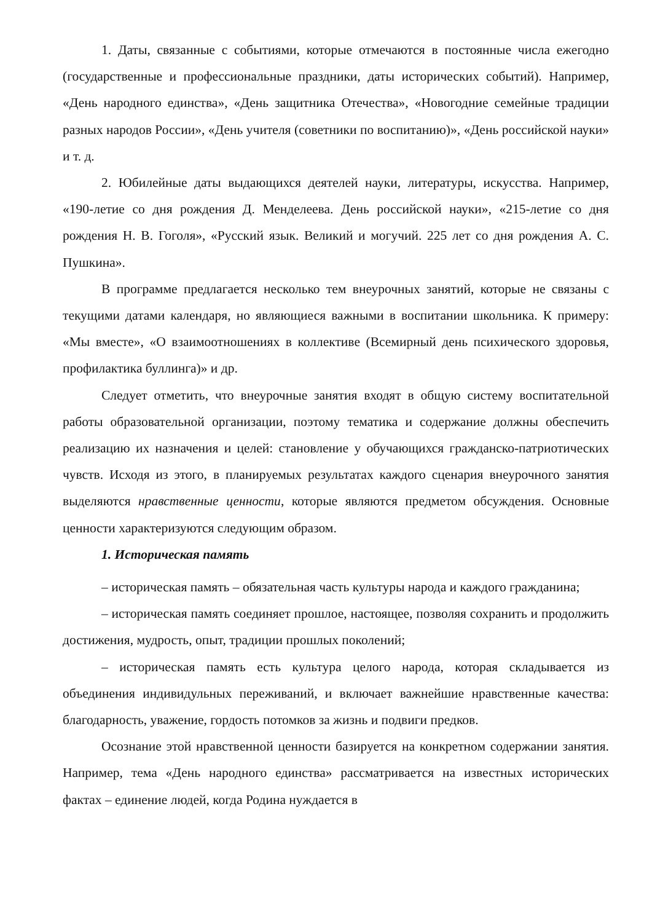1. Даты, связанные с событиями, которые отмечаются в постоянные числа ежегодно (государственные и профессиональные праздники, даты исторических событий). Например, «День народного единства», «День защитника Отечества», «Новогодние семейные традиции разных народов России», «День учителя (советники по воспитанию)», «День российской науки» и т. д.
2. Юбилейные даты выдающихся деятелей науки, литературы, искусства. Например, «190-летие со дня рождения Д. Менделеева. День российской науки», «215-летие со дня рождения Н. В. Гоголя», «Русский язык. Великий и могучий. 225 лет со дня рождения А. С. Пушкина».
В программе предлагается несколько тем внеурочных занятий, которые не связаны с текущими датами календаря, но являющиеся важными в воспитании школьника. К примеру: «Мы вместе», «О взаимоотношениях в коллективе (Всемирный день психического здоровья, профилактика буллинга)» и др.
Следует отметить, что внеурочные занятия входят в общую систему воспитательной работы образовательной организации, поэтому тематика и содержание должны обеспечить реализацию их назначения и целей: становление у обучающихся гражданско-патриотических чувств. Исходя из этого, в планируемых результатах каждого сценария внеурочного занятия выделяются нравственные ценности, которые являются предметом обсуждения. Основные ценности характеризуются следующим образом.
1. Историческая память
– историческая память – обязательная часть культуры народа и каждого гражданина;
– историческая память соединяет прошлое, настоящее, позволяя сохранить и продолжить достижения, мудрость, опыт, традиции прошлых поколений;
– историческая память есть культура целого народа, которая складывается из объединения индивидульных переживаний, и включает важнейшие нравственные качества: благодарность, уважение, гордость потомков за жизнь и подвиги предков.
Осознание этой нравственной ценности базируется на конкретном содержании занятия. Например, тема «День народного единства» рассматривается на известных исторических фактах – единение людей, когда Родина нуждается в